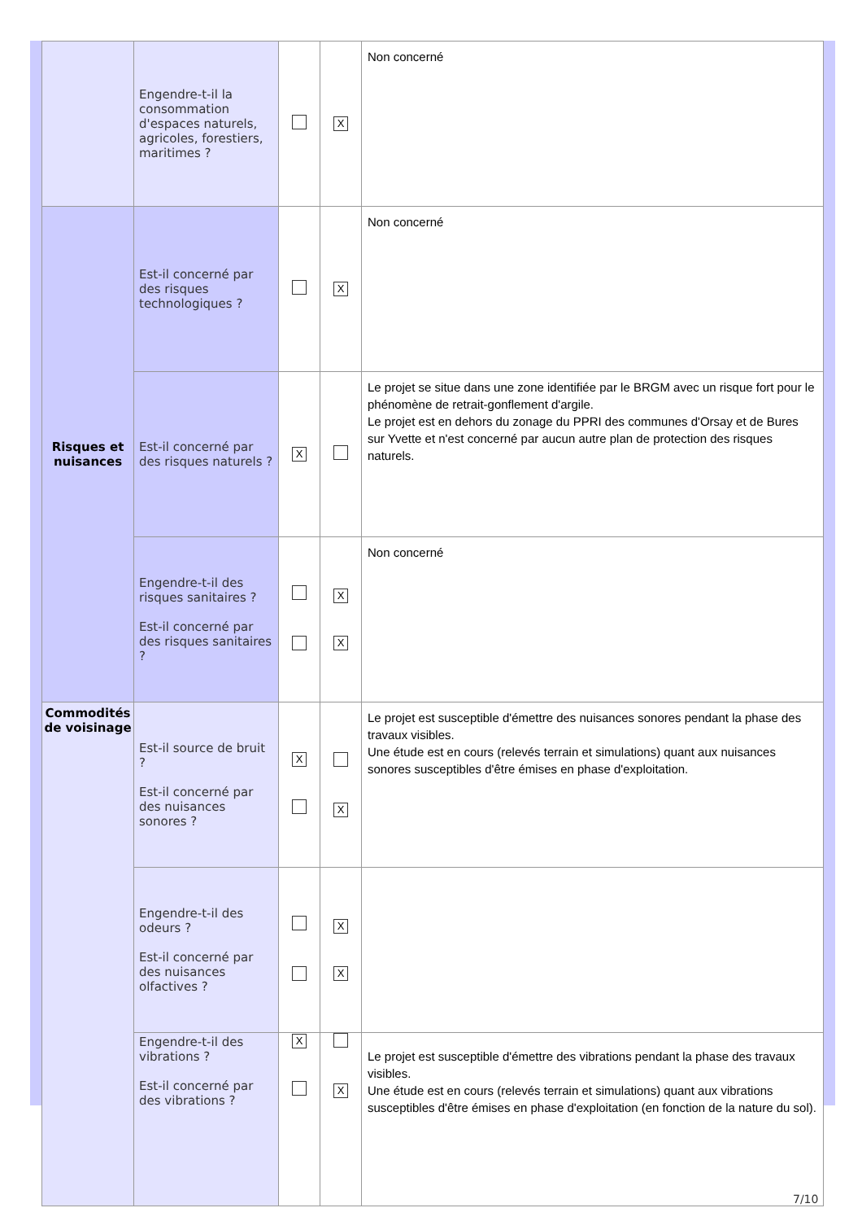| | Engendre-t-il la consommation d'espaces naturels, agricoles, forestiers, maritimes ? | | X | Non concerné |
| Risques et nuisances | Est-il concerné par des risques technologiques ? | | X | Non concerné |
| | Est-il concerné par des risques naturels ? | X | | Le projet se situe dans une zone identifiée par le BRGM avec un risque fort pour le phénomène de retrait-gonflement d'argile. Le projet est en dehors du zonage du PPRI des communes d'Orsay et de Bures sur Yvette et n'est concerné par aucun autre plan de protection des risques naturels. |
| | Engendre-t-il des risques sanitaires ? Est-il concerné par des risques sanitaires ? | | X X | Non concerné |
| Commodités de voisinage | Est-il source de bruit ? Est-il concerné par des nuisances sonores ? | X | X | Le projet est susceptible d'émettre des nuisances sonores pendant la phase des travaux visibles. Une étude est en cours (relevés terrain et simulations) quant aux nuisances sonores susceptibles d'être émises en phase d'exploitation. |
| | Engendre-t-il des odeurs ? Est-il concerné par des nuisances olfactives ? | | X X | |
| | Engendre-t-il des vibrations ? Est-il concerné par des vibrations ? | X | X | Le projet est susceptible d'émettre des vibrations pendant la phase des travaux visibles. Une étude est en cours (relevés terrain et simulations) quant aux vibrations susceptibles d'être émises en phase d'exploitation (en fonction de la nature du sol). |
7/10